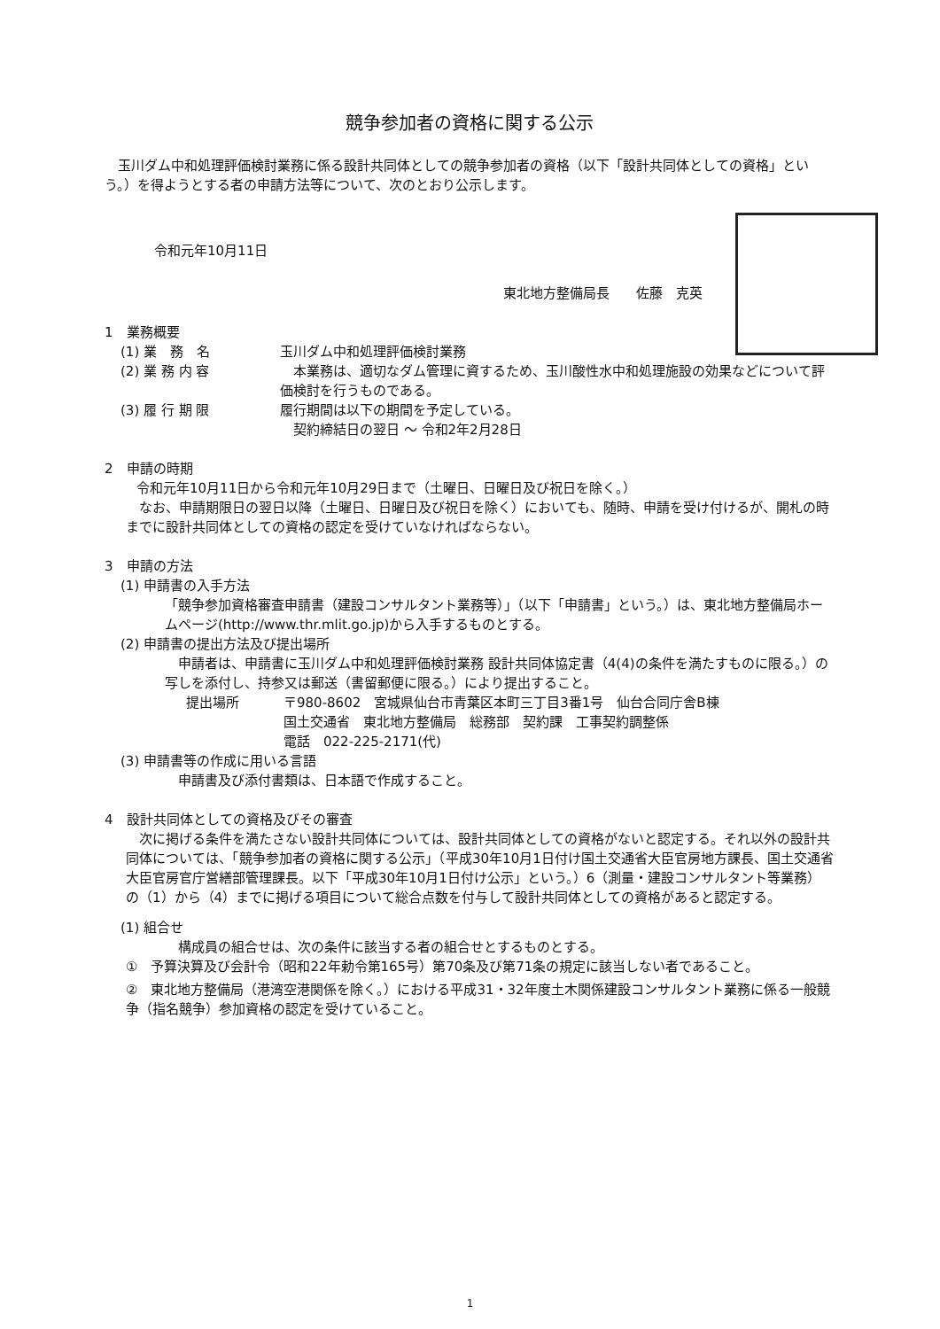競争参加者の資格に関する公示
玉川ダム中和処理評価検討業務に係る設計共同体としての競争参加者の資格（以下「設計共同体としての資格」という。）を得ようとする者の申請方法等について、次のとおり公示します。
令和元年10月11日
東北地方整備局長　　佐藤　克英
1　業務概要
(1) 業　務　名 玉川ダム中和処理評価検討業務
(2) 業 務 内 容　本業務は、適切なダム管理に資するため、玉川酸性水中和処理施設の効果などについて評価検討を行うものである。
(3) 履 行 期 限 履行期間は以下の期間を予定している。
　契約締結日の翌日 ～ 令和2年2月28日
2　申請の時期
令和元年10月11日から令和元年10月29日まで（土曜日、日曜日及び祝日を除く。）
なお、申請期限日の翌日以降（土曜日、日曜日及び祝日を除く）においても、随時、申請を受け付けるが、開札の時までに設計共同体としての資格の認定を受けていなければならない。
3　申請の方法
(1) 申請書の入手方法
「競争参加資格審査申請書（建設コンサルタント業務等）」（以下「申請書」という。）は、東北地方整備局ホームページ(http://www.thr.mlit.go.jp)から入手するものとする。
(2) 申請書の提出方法及び提出場所
申請者は、申請書に玉川ダム中和処理評価検討業務 設計共同体協定書（4(4)の条件を満たすものに限る。）の写しを添付し、持参又は郵送（書留郵便に限る。）により提出すること。
提出場所 〒980-8602　宮城県仙台市青葉区本町三丁目3番1号　仙台合同庁舎B棟
国土交通省　東北地方整備局　総務部　契約課　工事契約調整係
電話　022-225-2171(代)
(3) 申請書等の作成に用いる言語
申請書及び添付書類は、日本語で作成すること。
4　設計共同体としての資格及びその審査
次に掲げる条件を満たさない設計共同体については、設計共同体としての資格がないと認定する。それ以外の設計共同体については、「競争参加者の資格に関する公示」（平成30年10月1日付け国土交通省大臣官房地方課長、国土交通省大臣官房官庁営繕部管理課長。以下「平成30年10月1日付け公示」という。）6（測量・建設コンサルタント等業務）の（1）から（4）までに掲げる項目について総合点数を付与して設計共同体としての資格があると認定する。
(1) 組合せ
構成員の組合せは、次の条件に該当する者の組合せとするものとする。
①　予算決算及び会計令（昭和22年勅令第165号）第70条及び第71条の規定に該当しない者であること。
②　東北地方整備局（港湾空港関係を除く。）における平成31・32年度土木関係建設コンサルタント業務に係る一般競争（指名競争）参加資格の認定を受けていること。
1